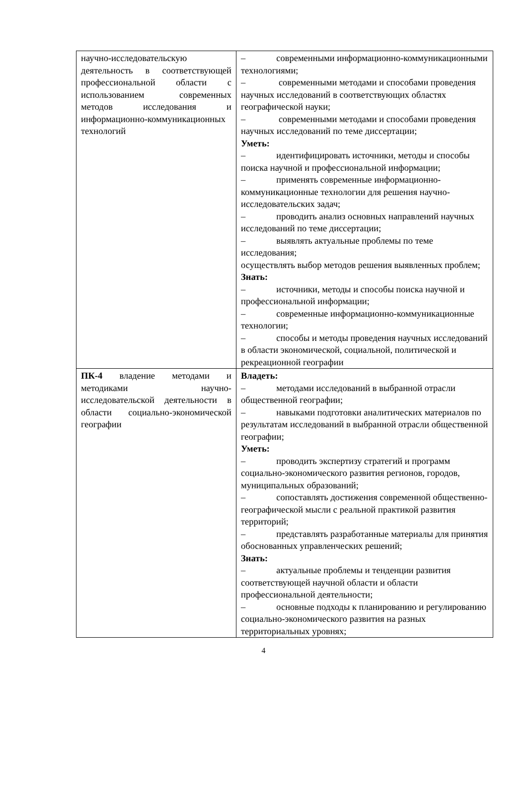| научно-исследовательскую деятельность в соответствующей профессиональной области с использованием современных методов исследования и информационно-коммуникационных технологий | – современными информационно-коммуникационными технологиями; – современными методами и способами проведения научных исследований в соответствующих областях географической науки; – современными методами и способами проведения научных исследований по теме диссертации; Уметь: – идентифицировать источники, методы и способы поиска научной и профессиональной информации; – применять современные информационно-коммуникационные технологии для решения научно-исследовательских задач; – проводить анализ основных направлений научных исследований по теме диссертации; – выявлять актуальные проблемы по теме исследования; осуществлять выбор методов решения выявленных проблем; Знать: – источники, методы и способы поиска научной и профессиональной информации; – современные информационно-коммуникационные технологии; – способы и методы проведения научных исследований в области экономической, социальной, политической и рекреационной географии |
| ПК-4 владение методами и методиками научно-исследовательской деятельности в области социально-экономической географии | Владеть: – методами исследований в выбранной отрасли общественной географии; – навыками подготовки аналитических материалов по результатам исследований в выбранной отрасли общественной географии; Уметь: – проводить экспертизу стратегий и программ социально-экономического развития регионов, городов, муниципальных образований; – сопоставлять достижения современной общественно-географической мысли с реальной практикой развития территорий; – представлять разработанные материалы для принятия обоснованных управленческих решений; Знать: – актуальные проблемы и тенденции развития соответствующей научной области и области профессиональной деятельности; – основные подходы к планированию и регулированию социально-экономического развития на разных территориальных уровнях; |
4